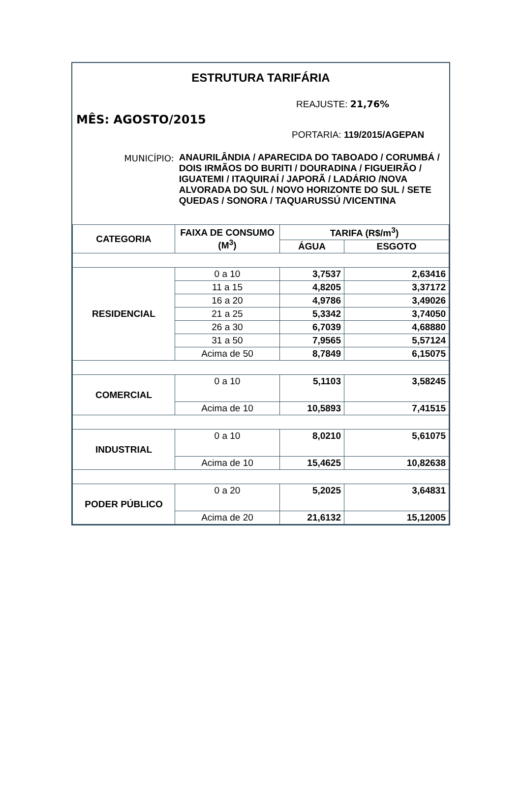ESTRUTURA TARIFÁRIA
REAJUSTE: 21,76%
MÊS: AGOSTO/2015
PORTARIA: 119/2015/AGEPAN
MUNICÍPIO:
ANAURILÂNDIA / APARECIDA DO TABOADO / CORUMBÁ / DOIS IRMÃOS DO BURITI / DOURADINA / FIGUEIRÃO / IGUATEMI / ITAQUIRAÍ / JAPORÃ / LADÁRIO /NOVA ALVORADA DO SUL / NOVO HORIZONTE DO SUL / SETE QUEDAS / SONORA / TAQUARUSSÚ /VICENTINA
| CATEGORIA | FAIXA DE CONSUMO (M<sup>3</sup>) | TARIFA (R$/m<sup>3</sup>) | |
| --- | --- | --- | --- |
| | | ÁGUA | ESGOTO |
| RESIDENCIAL | 0 a 10 | 3,7537 | 2,63416 |
| | 11 a 15 | 4,8205 | 3,37172 |
| | 16 a 20 | 4,9786 | 3,49026 |
| | 21 a 25 | 5,3342 | 3,74050 |
| | 26 a 30 | 6,7039 | 4,68880 |
| | 31 a 50 | 7,9565 | 5,57124 |
| | Acima de 50 | 8,7849 | 6,15075 |
| COMERCIAL | 0 a 10 | 5,1103 | 3,58245 |
| | Acima de 10 | 10,5893 | 7,41515 |
| INDUSTRIAL | 0 a 10 | 8,0210 | 5,61075 |
| | Acima de 10 | 15,4625 | 10,82638 |
| PODER PÚBLICO | 0 a 20 | 5,2025 | 3,64831 |
| | Acima de 20 | 21,6132 | 15,12005 |